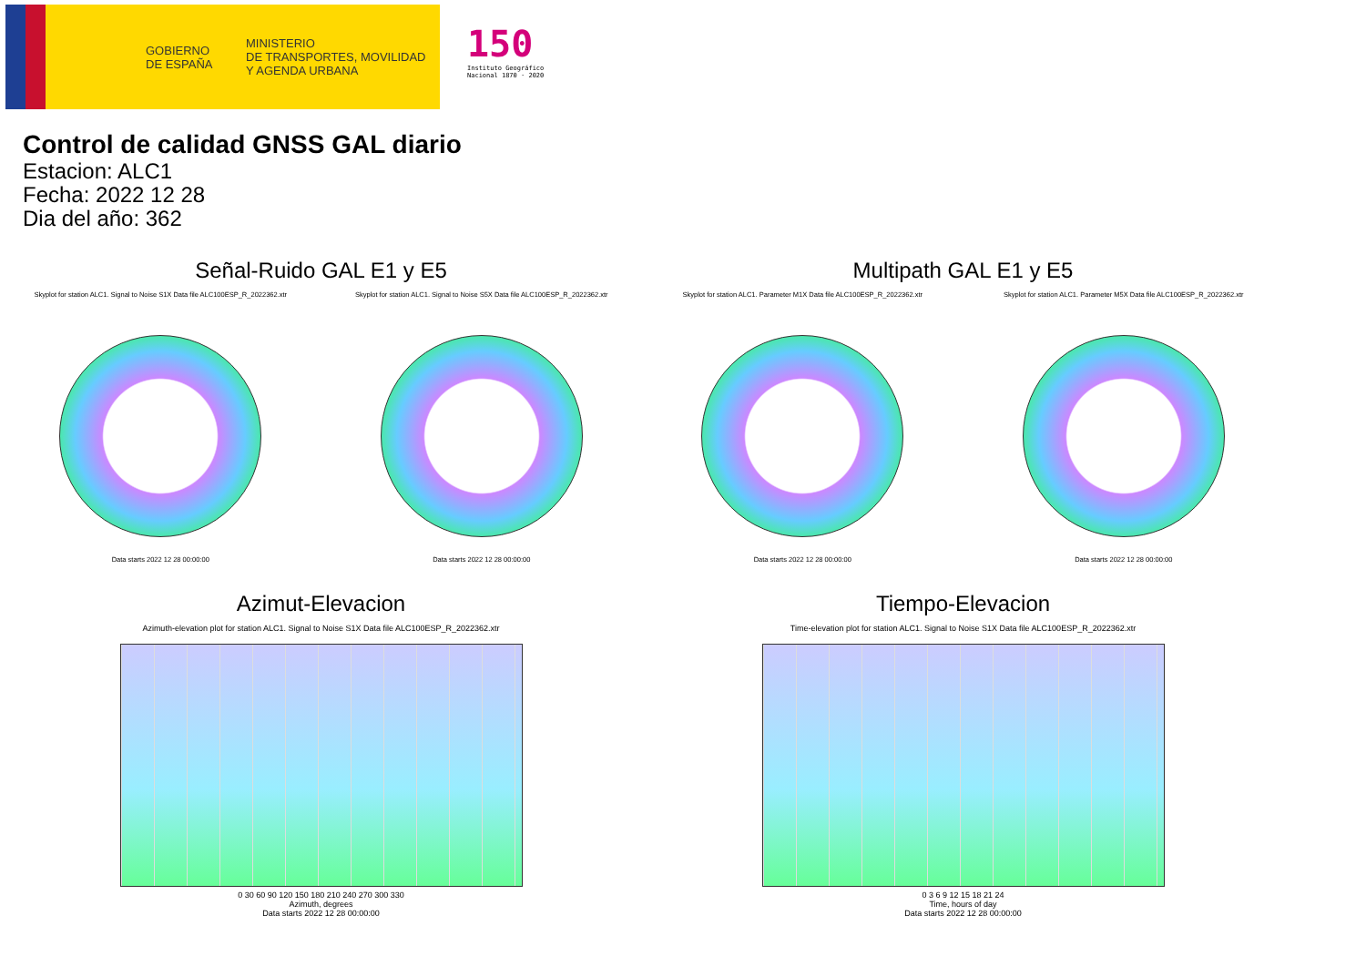GOBIERNO
DE ESPAÑA
MINISTERIO
DE TRANSPORTES, MOVILIDAD
Y AGENDA URBANA
150
Instituto Geográfico
Nacional 1870 · 2020
Control de calidad GNSS GAL diario
Estacion: ALC1
Fecha: 2022 12 28
Dia del año: 362
Señal-Ruido GAL E1 y E5
Skyplot for station ALC1. Signal to Noise S1X Data file ALC100ESP_R_2022362.xtr
Data starts 2022 12 28 00:00:00
Skyplot for station ALC1. Signal to Noise S5X Data file ALC100ESP_R_2022362.xtr
Data starts 2022 12 28 00:00:00
Multipath GAL E1 y E5
Skyplot for station ALC1. Parameter M1X Data file ALC100ESP_R_2022362.xtr
Data starts 2022 12 28 00:00:00
Skyplot for station ALC1. Parameter M5X Data file ALC100ESP_R_2022362.xtr
Data starts 2022 12 28 00:00:00
Azimut-Elevacion
Azimuth-elevation plot for station ALC1. Signal to Noise S1X Data file ALC100ESP_R_2022362.xtr
0 30 60 90 120 150 180 210 240 270 300 330
Azimuth, degrees
Data starts 2022 12 28 00:00:00
Tiempo-Elevacion
Time-elevation plot for station ALC1. Signal to Noise S1X Data file ALC100ESP_R_2022362.xtr
0 3 6 9 12 15 18 21 24
Time, hours of day
Data starts 2022 12 28 00:00:00